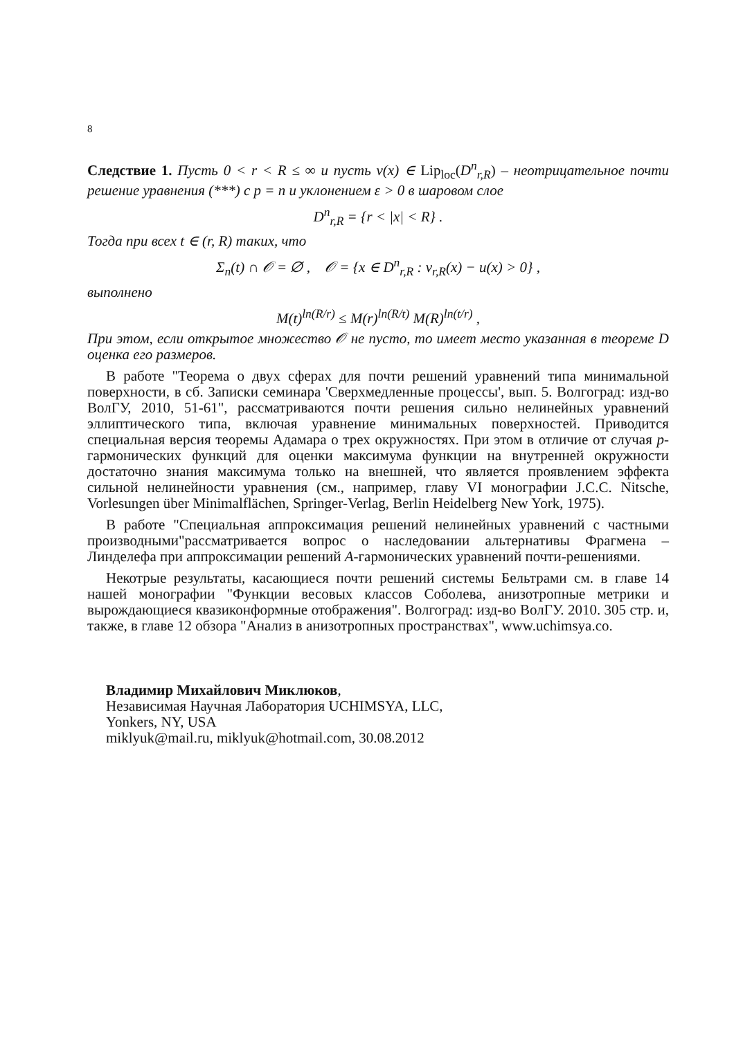8
Следствие 1. Пусть 0 < r < R ≤ ∞ и пусть v(x) ∈ Lip<sub>loc</sub>(D<sup>n</sup><sub>r,R</sub>) – неотрицательное почти решение уравнения (***) с p = n и уклонением ε > 0 в шаровом слое
D<sup>n</sup><sub>r,R</sub> = {r < |x| < R} .
Тогда при всех t ∈ (r, R) таких, что
Σ<sub>n</sub>(t) ∩ 𝒪 = ∅ , 𝒪 = {x ∈ D<sup>n</sup><sub>r,R</sub> : v<sub>r,R</sub>(x) − u(x) > 0} ,
выполнено
M(t)<sup>ln(R/r)</sup> ≤ M(r)<sup>ln(R/t)</sup> M(R)<sup>ln(t/r)</sup> ,
При этом, если открытое множество 𝒪 не пусто, то имеет место указанная в теореме D оценка его размеров.
В работе "Теорема о двух сферах для почти решений уравнений типа минимальной поверхности, в сб. Записки семинара 'Сверхмедленные процессы', вып. 5. Волгоград: изд-во ВолГУ, 2010, 51-61", рассматриваются почти решения сильно нелинейных уравнений эллиптического типа, включая уравнение минимальных поверхностей. Приводится специальная версия теоремы Адамара о трех окружностях. При этом в отличие от случая p-гармонических функций для оценки максимума функции на внутренней окружности достаточно знания максимума только на внешней, что является проявлением эффекта сильной нелинейности уравнения (см., например, главу VI монографии J.C.C. Nitsche, Vorlesungen über Minimalflächen, Springer-Verlag, Berlin Heidelberg New York, 1975).
В работе "Специальная аппроксимация решений нелинейных уравнений с частными производными"рассматривается вопрос о наследовании альтернативы Фрагмена – Линделефа при аппроксимации решений A-гармонических уравнений почти-решениями.
Некотрые результаты, касающиеся почти решений системы Бельтрами см. в главе 14 нашей монографии "Функции весовых классов Соболева, анизотропные метрики и вырождающиеся квазиконформные отображения". Волгоград: изд-во ВолГУ. 2010. 305 стр. и, также, в главе 12 обзора "Анализ в анизотропных пространствах", www.uchimsya.co.
Владимир Михайлович Миклюков,
Независимая Научная Лаборатория UCHIMSYA, LLC,
Yonkers, NY, USA
miklyuk@mail.ru, miklyuk@hotmail.com, 30.08.2012